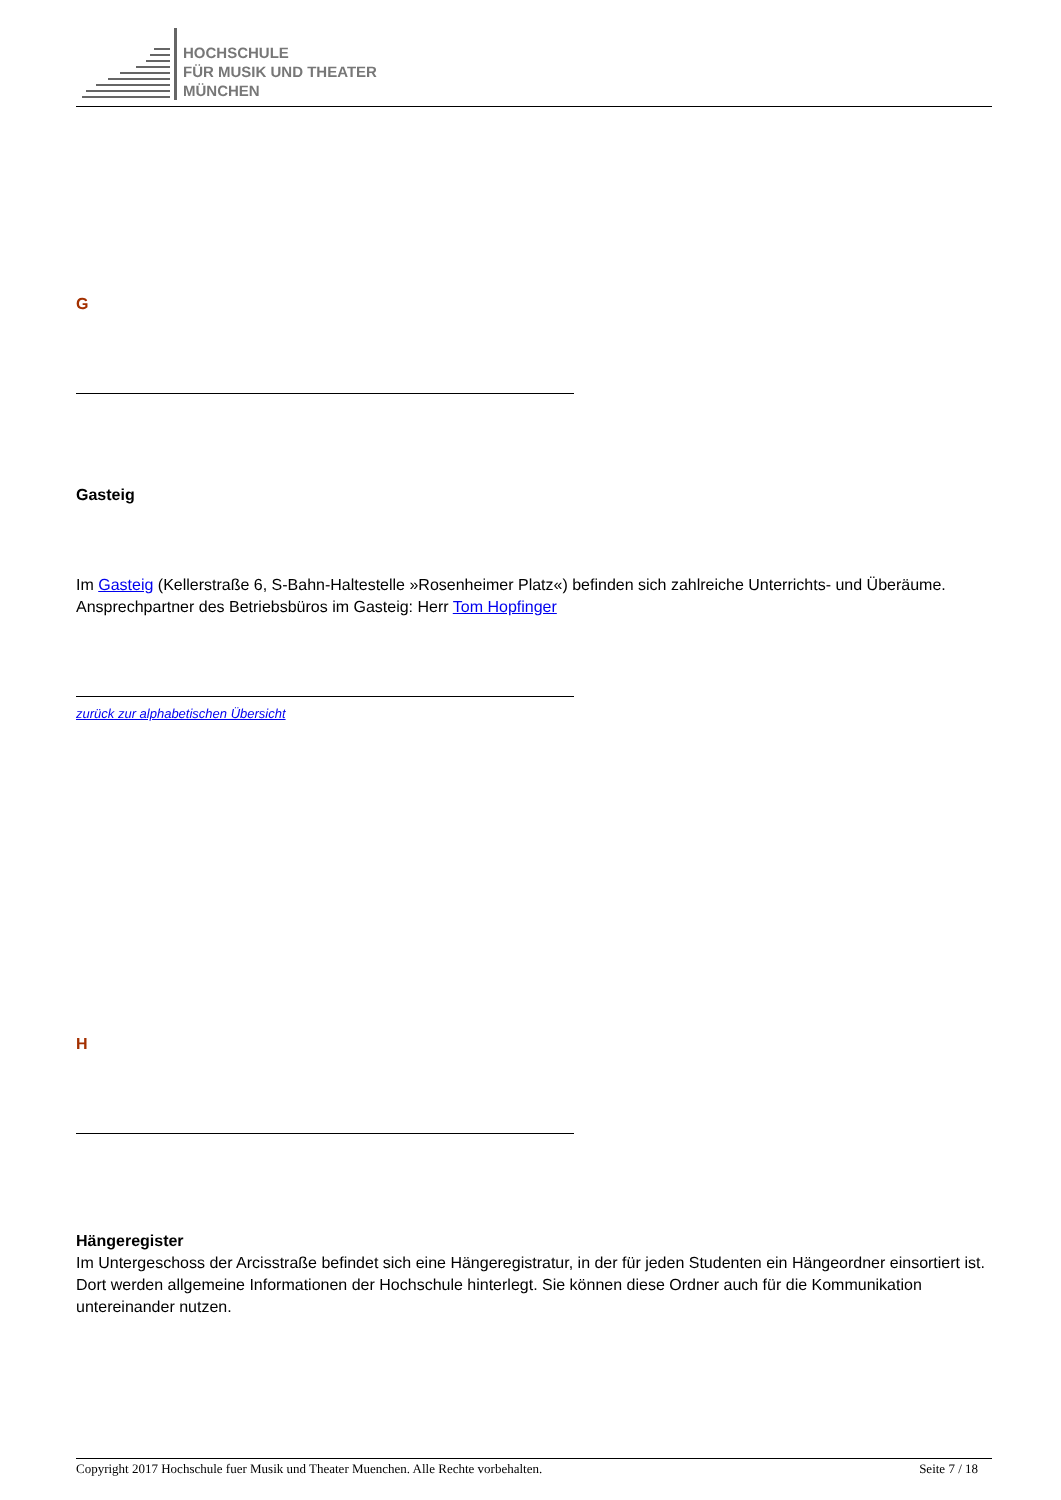HOCHSCHULE
FÜR MUSIK UND THEATER
MÜNCHEN
G
Gasteig
Im Gasteig (Kellerstraße 6, S-Bahn-Haltestelle »Rosenheimer Platz«) befinden sich zahlreiche Unterrichts- und Überäume.
Ansprechpartner des Betriebsbüros im Gasteig: Herr Tom Hopfinger
zurück zur alphabetischen Übersicht
H
Hängeregister
Im Untergeschoss der Arcisstraße befindet sich eine Hängeregistratur, in der für jeden Studenten ein Hängeordner einsortiert ist. Dort werden allgemeine Informationen der Hochschule hinterlegt. Sie können diese Ordner auch für die Kommunikation untereinander nutzen.
Copyright 2017 Hochschule fuer Musik und Theater Muenchen. Alle Rechte vorbehalten. Seite 7 / 18